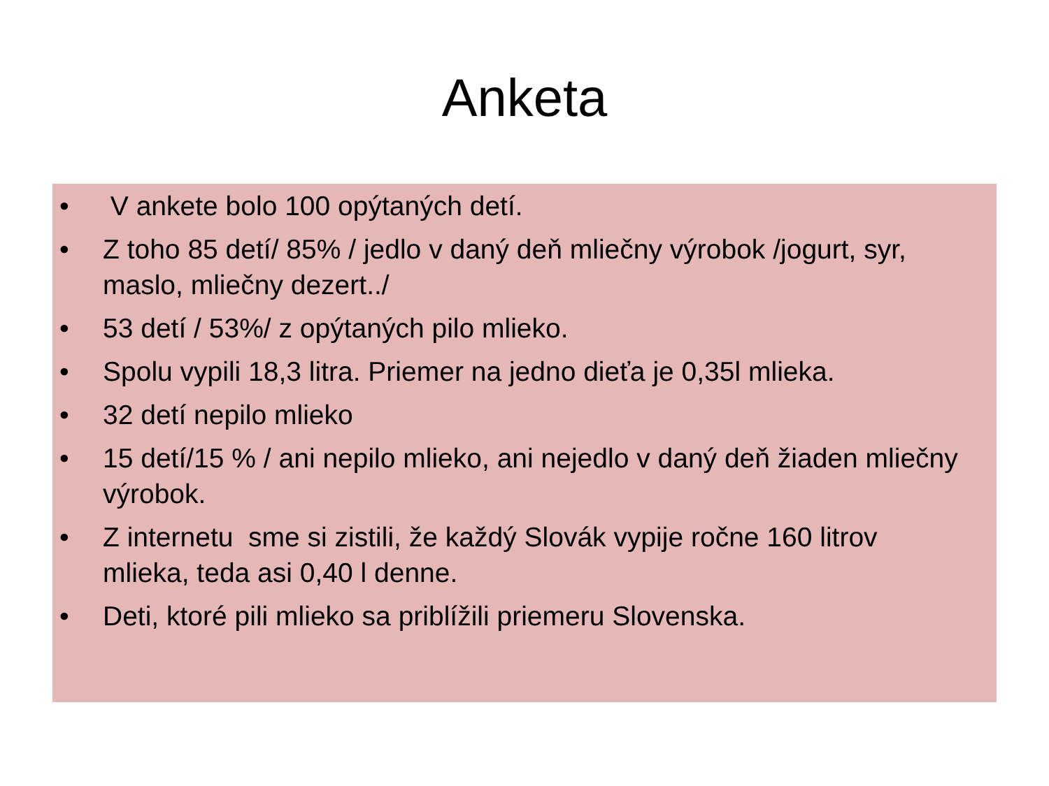Anketa
• V ankete bolo 100 opýtaných detí.
• Z toho 85 detí/ 85% / jedlo v daný deň mliečny výrobok /jogurt, syr, maslo, mliečny dezert../
• 53 detí / 53%/ z opýtaných pilo mlieko.
• Spolu vypili 18,3 litra. Priemer na jedno dieťa je 0,35l mlieka.
• 32 detí nepilo mlieko
• 15 detí/15 % / ani nepilo mlieko, ani nejedlo v daný deň žiaden mliečny výrobok.
• Z internetu sme si zistili, že každý Slovák vypije ročne 160 litrov mlieka, teda asi 0,40 l denne.
• Deti, ktoré pili mlieko sa priblížili priemeru Slovenska.